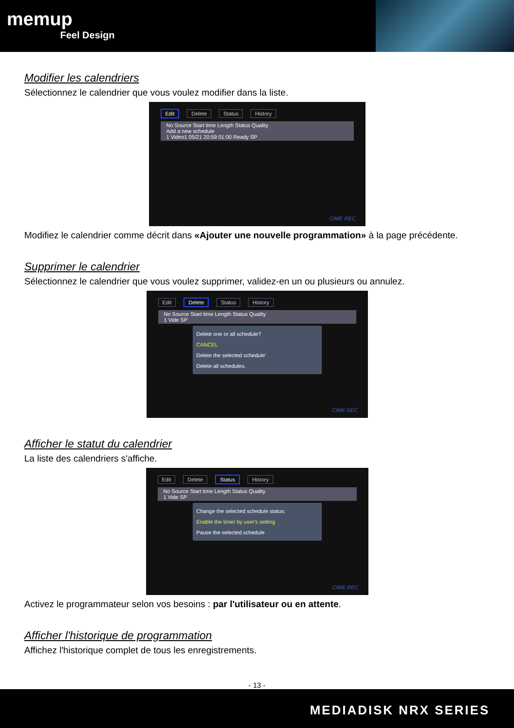memup
Feel Design
Modifier les calendriers
Sélectionnez le calendrier que vous voulez modifier dans la liste.
Edit Delete Status History
No Source Start time Length Status Quality
Add a new schedule
1 Video1 05/21 20:59 01:00 Ready SP
CIME REC
Modifiez le calendrier comme décrit dans «Ajouter une nouvelle programmation» à la page précédente.
Supprimer le calendrier
Sélectionnez le calendrier que vous voulez supprimer, validez-en un ou plusieurs ou annulez.
Edit Delete Status History
No Source Start time Length Status Quality
1 Vide SP
Delete one or all schedule?
CANCEL
Delete the selected schedule'
Delete all schedules.
CIME REC
Afficher le statut du calendrier
La liste des calendriers s'affiche.
Edit Delete Status History
No Source Start time Length Status Quality
1 Vide SP
Change the selected schedule status:
Enable the timer by user's setting
Pause the selected schedule
CIME REC
Activez le programmateur selon vos besoins : par l'utilisateur ou en attente.
Afficher l'historique de programmation
Affichez l'historique complet de tous les enregistrements.
- 13 -
MEDIADISK NRX SERIES